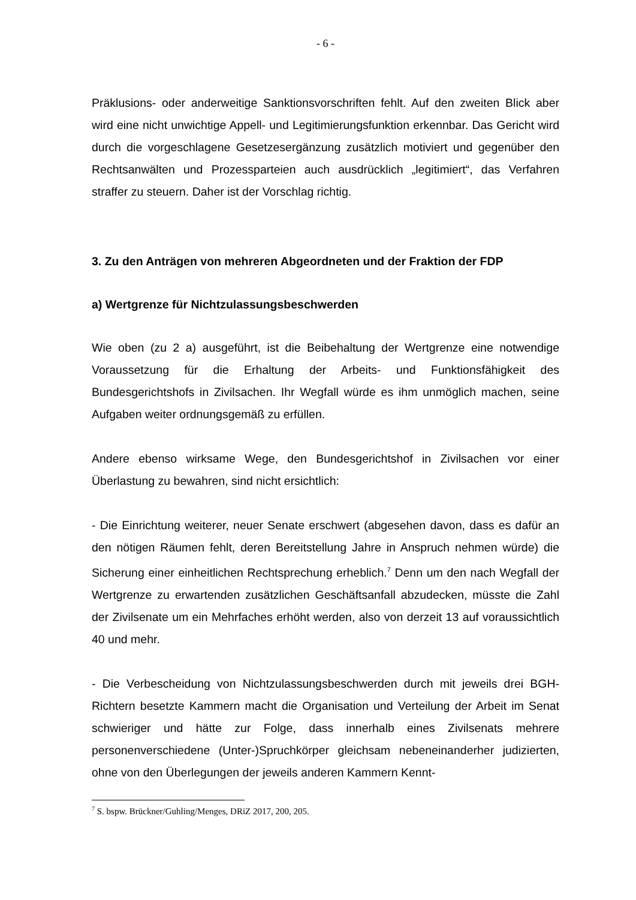- 6 -
Präklusions- oder anderweitige Sanktionsvorschriften fehlt. Auf den zweiten Blick aber wird eine nicht unwichtige Appell- und Legitimierungsfunktion erkennbar. Das Gericht wird durch die vorgeschlagene Gesetzesergänzung zusätzlich motiviert und gegenüber den Rechtsanwälten und Prozessparteien auch ausdrücklich „legitimiert“, das Verfahren straffer zu steuern. Daher ist der Vorschlag richtig.
3. Zu den Anträgen von mehreren Abgeordneten und der Fraktion der FDP
a) Wertgrenze für Nichtzulassungsbeschwerden
Wie oben (zu 2 a) ausgeführt, ist die Beibehaltung der Wertgrenze eine notwendige Voraussetzung für die Erhaltung der Arbeits- und Funktionsfähigkeit des Bundesgerichtshofs in Zivilsachen. Ihr Wegfall würde es ihm unmöglich machen, seine Aufgaben weiter ordnungsgemäß zu erfüllen.
Andere ebenso wirksame Wege, den Bundesgerichtshof in Zivilsachen vor einer Überlastung zu bewahren, sind nicht ersichtlich:
- Die Einrichtung weiterer, neuer Senate erschwert (abgesehen davon, dass es dafür an den nötigen Räumen fehlt, deren Bereitstellung Jahre in Anspruch nehmen würde) die Sicherung einer einheitlichen Rechtsprechung erheblich.<sup>7</sup> Denn um den nach Wegfall der Wertgrenze zu erwartenden zusätzlichen Geschäftsanfall abzudecken, müsste die Zahl der Zivilsenate um ein Mehrfaches erhöht werden, also von derzeit 13 auf voraussichtlich 40 und mehr.
- Die Verbescheidung von Nichtzulassungsbeschwerden durch mit jeweils drei BGH-Richtern besetzte Kammern macht die Organisation und Verteilung der Arbeit im Senat schwieriger und hätte zur Folge, dass innerhalb eines Zivilsenats mehrere personenverschiedene (Unter-)Spruchkörper gleichsam nebeneinanderher judizierten, ohne von den Überlegungen der jeweils anderen Kammern Kennt-
<sup>7</sup> S. bspw. Brückner/Guhling/Menges, DRiZ 2017, 200, 205.